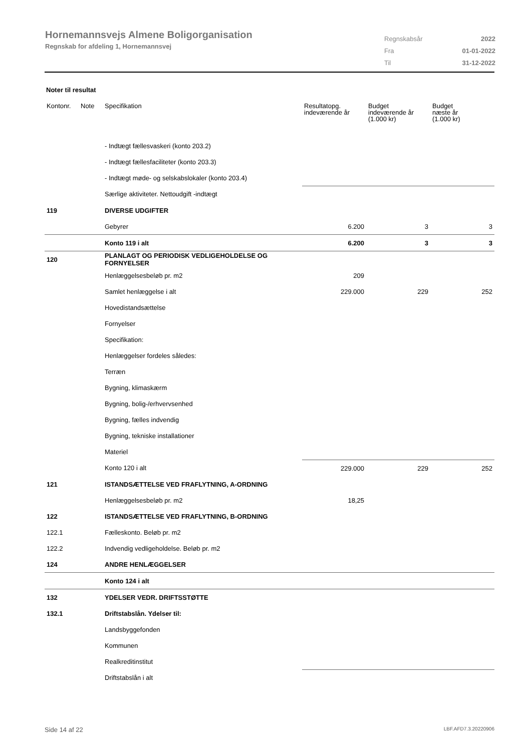Hornemannsvejs Almene Boligorganisation
Regnskab for afdeling 1, Hornemannsvej
| Regnskabsår | 2022 |
| Fra | 01-01-2022 |
| Til | 31-12-2022 |
Noter til resultat
| Kontonr. | Note | Specifikation | Resultatopg. indeværende år | Budget indeværende år (1.000 kr) | Budget næste år (1.000 kr) |
| --- | --- | --- | --- | --- | --- |
| | | - Indtægt fællesvaskeri (konto 203.2) | | | |
| | | - Indtægt fællesfaciliteter (konto 203.3) | | | |
| | | - Indtægt møde- og selskabslokaler (konto 203.4) | | | |
| | | Særlige aktiviteter. Nettoudgift -indtægt | | | |
| 119 | | DIVERSE UDGIFTER | | | |
| | | Gebyrer | 6.200 | 3 | 3 |
| | | Konto 119 i alt | 6.200 | 3 | 3 |
| 120 | | PLANLAGT OG PERIODISK VEDLIGEHOLDELSE OG FORNYELSER | | | |
| | | Henlæggelsesbeløb pr. m2 | 209 | | |
| | | Samlet henlæggelse i alt | 229.000 | 229 | 252 |
| | | Hovedistandsættelse | | | |
| | | Fornyelser | | | |
| | | Specifikation: | | | |
| | | Henlæggelser fordeles således: | | | |
| | | Terræn | | | |
| | | Bygning, klimaskærm | | | |
| | | Bygning, bolig-/erhvervsenhed | | | |
| | | Bygning, fælles indvendig | | | |
| | | Bygning, tekniske installationer | | | |
| | | Materiel | | | |
| | | Konto 120 i alt | 229.000 | 229 | 252 |
| 121 | | ISTANDSÆTTELSE VED FRAFLYTNING, A-ORDNING | | | |
| | | Henlæggelsesbeløb pr. m2 | 18,25 | | |
| 122 | | ISTANDSÆTTELSE VED FRAFLYTNING, B-ORDNING | | | |
| 122.1 | | Fælleskonto. Beløb pr. m2 | | | |
| 122.2 | | Indvendig vedligeholdelse. Beløb pr. m2 | | | |
| 124 | | ANDRE HENLÆGGELSER | | | |
| | | Konto 124 i alt | | | |
| 132 | | YDELSER VEDR. DRIFTSSTØTTE | | | |
| 132.1 | | Driftstabslån. Ydelser til: | | | |
| | | Landsbyggefonden | | | |
| | | Kommunen | | | |
| | | Realkreditinstitut | | | |
| | | Driftstabslån i alt | | | |
Side 14 af 22 LBF.AFD7.3.20220906